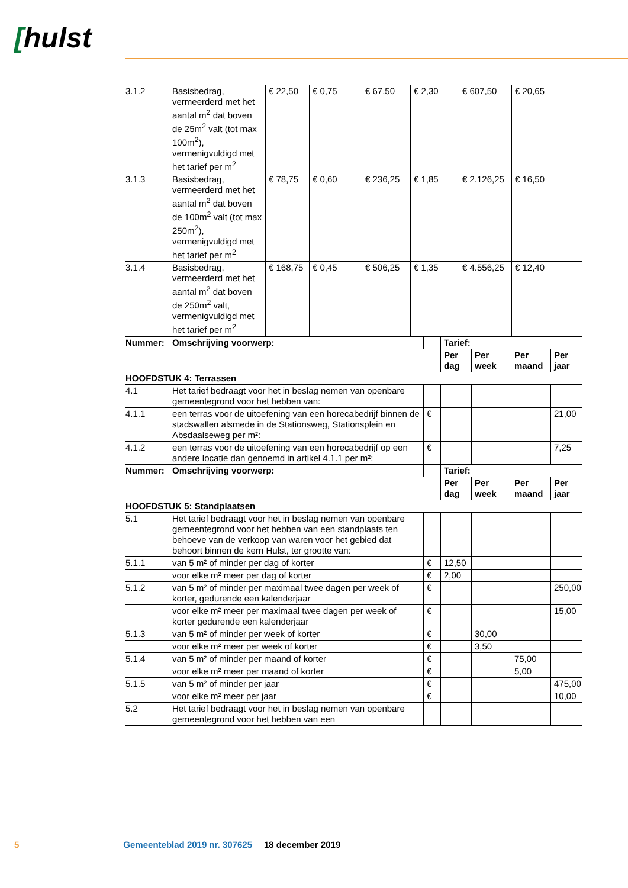[hulst
| 3.1.2 | Basisbedrag, vermeerderd met het aantal m<sup>2</sup> dat boven de 25m<sup>2</sup> valt (tot max 100m<sup>2</sup>), vermenigvuldigd met het tarief per m<sup>2</sup> | € 22,50 | € 0,75 | € 67,50 | € 2,30 | € 607,50 | € 20,65 |
| 3.1.3 | Basisbedrag, vermeerderd met het aantal m<sup>2</sup> dat boven de 100m<sup>2</sup> valt (tot max 250m<sup>2</sup>), vermenigvuldigd met het tarief per m<sup>2</sup> | € 78,75 | € 0,60 | € 236,25 | € 1,85 | € 2.126,25 | € 16,50 |
| 3.1.4 | Basisbedrag, vermeerderd met het aantal m<sup>2</sup> dat boven de 250m<sup>2</sup> valt, vermenigvuldigd met het tarief per m<sup>2</sup> | € 168,75 | € 0,45 | € 506,25 | € 1,35 | € 4.556,25 | € 12,40 |
| Nummer: | Omschrijving voorwerp: | | Tarief: | | | |
| | | | Per dag | Per week | Per maand | Per jaar |
| HOOFDSTUK 4: Terrassen | | | | | | |
| 4.1 | Het tarief bedraagt voor het in beslag nemen van openbare gemeentegrond voor het hebben van: | | | | | |
| 4.1.1 | een terras voor de uitoefening van een horecabedrijf binnen de stadswallen alsmede in de Stationsweg, Stationsplein en Absdaalseweg per m²: | € | | | | 21,00 |
| 4.1.2 | een terras voor de uitoefening van een horecabedrijf op een andere locatie dan genoemd in artikel 4.1.1 per m²: | € | | | | 7,25 |
| Nummer: | Omschrijving voorwerp: | | Tarief: | | | |
| | | | Per dag | Per week | Per maand | Per jaar |
| HOOFDSTUK 5: Standplaatsen | | | | | | |
| 5.1 | Het tarief bedraagt voor het in beslag nemen van openbare gemeentegrond voor het hebben van een standplaats ten behoeve van de verkoop van waren voor het gebied dat behoort binnen de kern Hulst, ter grootte van: | | | | | |
| 5.1.1 | van 5 m² of minder per dag of korter | € | 12,50 | | | |
| | voor elke m² meer per dag of korter | € | 2,00 | | | |
| 5.1.2 | van 5 m² of minder per maximaal twee dagen per week of korter, gedurende een kalenderjaar | € | | | | 250,00 |
| | voor elke m² meer per maximaal twee dagen per week of korter gedurende een kalenderjaar | € | | | | 15,00 |
| 5.1.3 | van 5 m² of minder per week of korter | € | | 30,00 | | |
| | voor elke m² meer per week of korter | € | | 3,50 | | |
| 5.1.4 | van 5 m² of minder per maand of korter | € | | | 75,00 | |
| | voor elke m² meer per maand of korter | € | | | 5,00 | |
| 5.1.5 | van 5 m² of minder per jaar | € | | | | 475,00 |
| | voor elke m² meer per jaar | € | | | | 10,00 |
| 5.2 | Het tarief bedraagt voor het in beslag nemen van openbare gemeentegrond voor het hebben van een | | | | | |
5 Gemeenteblad 2019 nr. 307625 18 december 2019